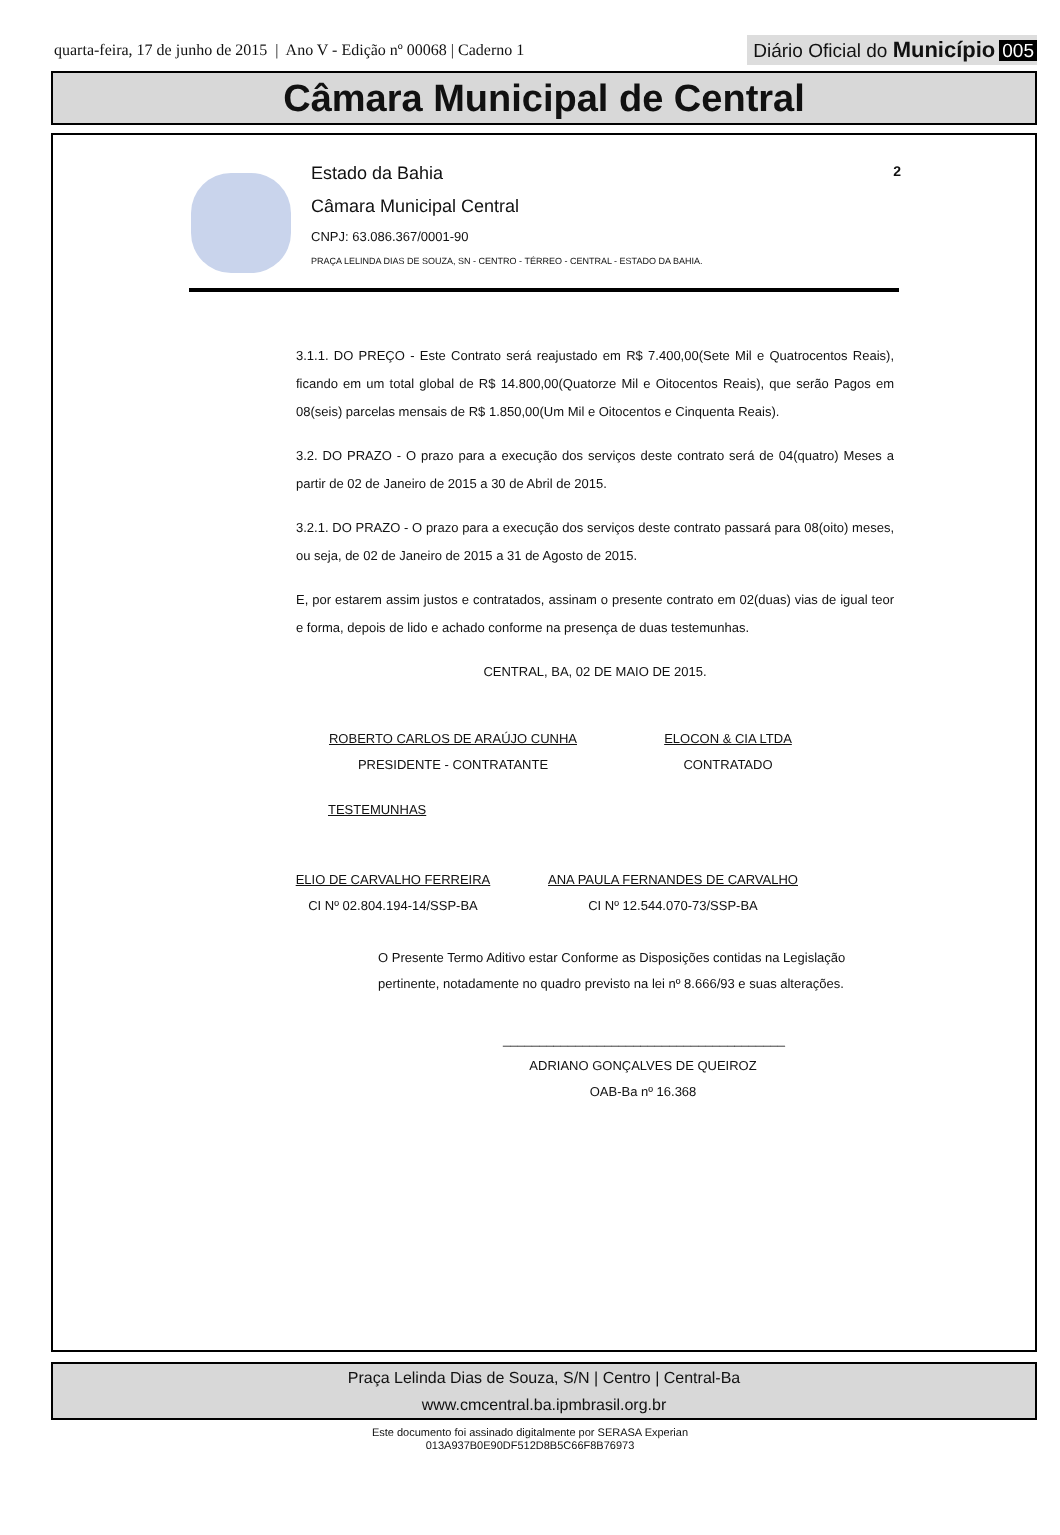quarta-feira, 17 de junho de 2015 | Ano V - Edição nº 00068 | Caderno 1
Diário Oficial do Município 005
Câmara Municipal de Central
Estado da Bahia
Câmara Municipal Central
CNPJ: 63.086.367/0001-90
PRAÇA LELINDA DIAS DE SOUZA, SN - CENTRO - TÉRREO - CENTRAL - ESTADO DA BAHIA.
2
3.1.1. DO PREÇO - Este Contrato será reajustado em R$ 7.400,00(Sete Mil e Quatrocentos Reais), ficando em um total global de R$ 14.800,00(Quatorze Mil e Oitocentos Reais), que serão Pagos em 08(seis) parcelas mensais de R$ 1.850,00(Um Mil e Oitocentos e Cinquenta Reais).
3.2. DO PRAZO - O prazo para a execução dos serviços deste contrato será de 04(quatro) Meses a partir de 02 de Janeiro de 2015 a 30 de Abril de 2015.
3.2.1. DO PRAZO - O prazo para a execução dos serviços deste contrato passará para 08(oito) meses, ou seja, de 02 de Janeiro de 2015 a 31 de Agosto de 2015.
E, por estarem assim justos e contratados, assinam o presente contrato em 02(duas) vias de igual teor e forma, depois de lido e achado conforme na presença de duas testemunhas.
CENTRAL, BA, 02 DE MAIO DE 2015.
ROBERTO CARLOS DE ARAÚJO CUNHA
PRESIDENTE - CONTRATANTE
ELOCON & CIA LTDA
CONTRATADO
TESTEMUNHAS
ELIO DE CARVALHO FERREIRA
CI Nº 02.804.194-14/SSP-BA
ANA PAULA FERNANDES DE CARVALHO
CI Nº 12.544.070-73/SSP-BA
O Presente Termo Aditivo estar Conforme as Disposições contidas na Legislação pertinente, notadamente no quadro previsto na lei nº 8.666/93 e suas alterações.
_______________________________________
ADRIANO GONÇALVES DE QUEIROZ
OAB-Ba nº 16.368
Praça Lelinda Dias de Souza, S/N | Centro | Central-Ba
www.cmcentral.ba.ipmbrasil.org.br
Este documento foi assinado digitalmente por SERASA Experian
013A937B0E90DF512D8B5C66F8B76973